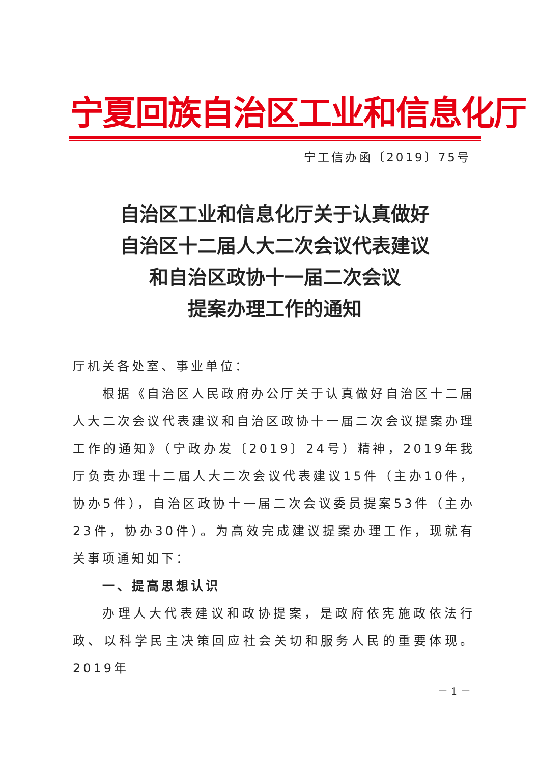宁夏回族自治区工业和信息化厅
宁工信办函〔2019〕75号
自治区工业和信息化厅关于认真做好
自治区十二届人大二次会议代表建议
和自治区政协十一届二次会议
提案办理工作的通知
厅机关各处室、事业单位：
根据《自治区人民政府办公厅关于认真做好自治区十二届人大二次会议代表建议和自治区政协十一届二次会议提案办理工作的通知》（宁政办发〔2019〕24号）精神，2019年我厅负责办理十二届人大二次会议代表建议15件（主办10件，协办5件），自治区政协十一届二次会议委员提案53件（主办23件，协办30件）。为高效完成建议提案办理工作，现就有关事项通知如下：
一、提高思想认识
办理人大代表建议和政协提案，是政府依宪施政依法行政、以科学民主决策回应社会关切和服务人民的重要体现。2019年
－ 1 －